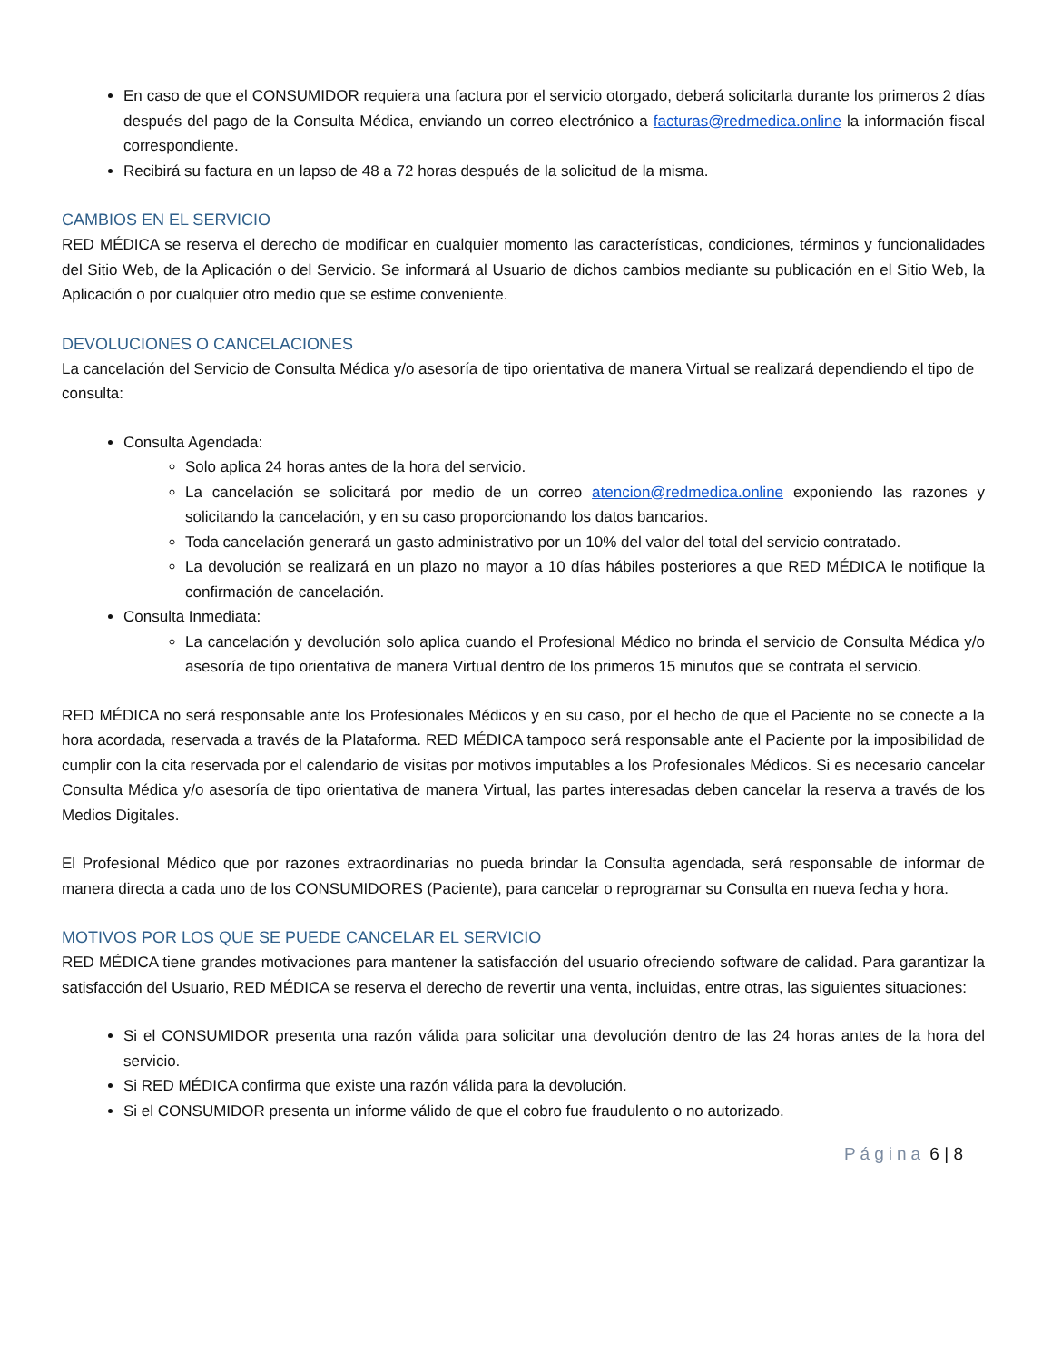En caso de que el CONSUMIDOR requiera una factura por el servicio otorgado, deberá solicitarla durante los primeros 2 días después del pago de la Consulta Médica, enviando un correo electrónico a facturas@redmedica.online la información fiscal correspondiente.
Recibirá su factura en un lapso de 48 a 72 horas después de la solicitud de la misma.
CAMBIOS EN EL SERVICIO
RED MÉDICA se reserva el derecho de modificar en cualquier momento las características, condiciones, términos y funcionalidades del Sitio Web, de la Aplicación o del Servicio. Se informará al Usuario de dichos cambios mediante su publicación en el Sitio Web, la Aplicación o por cualquier otro medio que se estime conveniente.
DEVOLUCIONES O CANCELACIONES
La cancelación del Servicio de Consulta Médica y/o asesoría de tipo orientativa de manera Virtual se realizará dependiendo el tipo de consulta:
Consulta Agendada:
Solo aplica 24 horas antes de la hora del servicio.
La cancelación se solicitará por medio de un correo atencion@redmedica.online exponiendo las razones y solicitando la cancelación, y en su caso proporcionando los datos bancarios.
Toda cancelación generará un gasto administrativo por un 10% del valor del total del servicio contratado.
La devolución se realizará en un plazo no mayor a 10 días hábiles posteriores a que RED MÉDICA le notifique la confirmación de cancelación.
Consulta Inmediata:
La cancelación y devolución solo aplica cuando el Profesional Médico no brinda el servicio de Consulta Médica y/o asesoría de tipo orientativa de manera Virtual dentro de los primeros 15 minutos que se contrata el servicio.
RED MÉDICA no será responsable ante los Profesionales Médicos y en su caso, por el hecho de que el Paciente no se conecte a la hora acordada, reservada a través de la Plataforma. RED MÉDICA tampoco será responsable ante el Paciente por la imposibilidad de cumplir con la cita reservada por el calendario de visitas por motivos imputables a los Profesionales Médicos. Si es necesario cancelar Consulta Médica y/o asesoría de tipo orientativa de manera Virtual, las partes interesadas deben cancelar la reserva a través de los Medios Digitales.
El Profesional Médico que por razones extraordinarias no pueda brindar la Consulta agendada, será responsable de informar de manera directa a cada uno de los CONSUMIDORES (Paciente), para cancelar o reprogramar su Consulta en nueva fecha y hora.
MOTIVOS POR LOS QUE SE PUEDE CANCELAR EL SERVICIO
RED MÉDICA tiene grandes motivaciones para mantener la satisfacción del usuario ofreciendo software de calidad. Para garantizar la satisfacción del Usuario, RED MÉDICA se reserva el derecho de revertir una venta, incluidas, entre otras, las siguientes situaciones:
Si el CONSUMIDOR presenta una razón válida para solicitar una devolución dentro de las 24 horas antes de la hora del servicio.
Si RED MÉDICA confirma que existe una razón válida para la devolución.
Si el CONSUMIDOR presenta un informe válido de que el cobro fue fraudulento o no autorizado.
Página 6 | 8